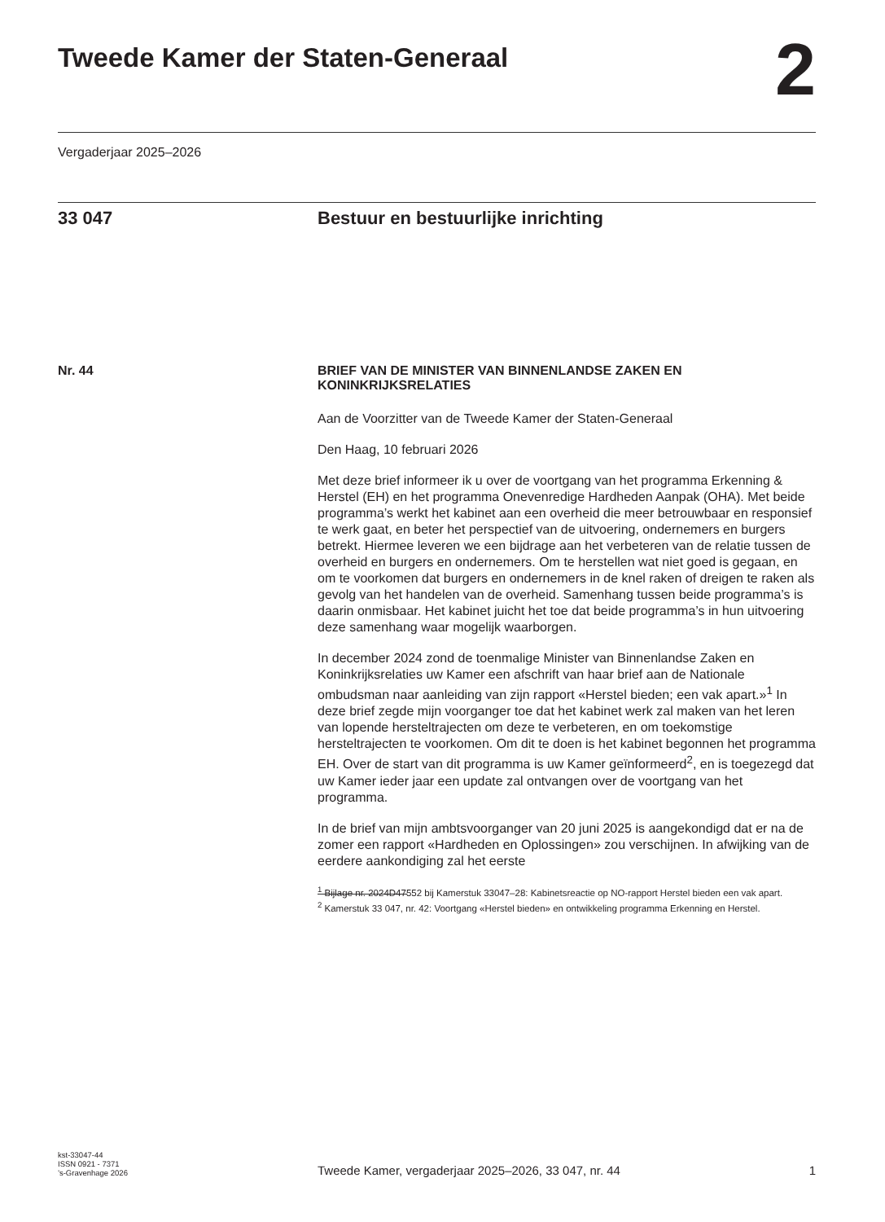Tweede Kamer der Staten-Generaal
2
Vergaderjaar 2025–2026
33 047 Bestuur en bestuurlijke inrichting
Nr. 44 BRIEF VAN DE MINISTER VAN BINNENLANDSE ZAKEN EN KONINKRIJKSRELATIES
Aan de Voorzitter van de Tweede Kamer der Staten-Generaal
Den Haag, 10 februari 2026
Met deze brief informeer ik u over de voortgang van het programma Erkenning & Herstel (EH) en het programma Onevenredige Hardheden Aanpak (OHA). Met beide programma’s werkt het kabinet aan een overheid die meer betrouwbaar en responsief te werk gaat, en beter het perspectief van de uitvoering, ondernemers en burgers betrekt. Hiermee leveren we een bijdrage aan het verbeteren van de relatie tussen de overheid en burgers en ondernemers. Om te herstellen wat niet goed is gegaan, en om te voorkomen dat burgers en ondernemers in de knel raken of dreigen te raken als gevolg van het handelen van de overheid. Samenhang tussen beide programma’s is daarin onmisbaar. Het kabinet juicht het toe dat beide programma’s in hun uitvoering deze samenhang waar mogelijk waarborgen.
In december 2024 zond de toenmalige Minister van Binnenlandse Zaken en Koninkrijksrelaties uw Kamer een afschrift van haar brief aan de Nationale ombudsman naar aanleiding van zijn rapport «Herstel bieden; een vak apart.»<sup>1</sup> In deze brief zegde mijn voorganger toe dat het kabinet werk zal maken van het leren van lopende hersteltrajecten om deze te verbeteren, en om toekomstige hersteltrajecten te voorkomen. Om dit te doen is het kabinet begonnen het programma EH. Over de start van dit programma is uw Kamer geïnformeerd<sup>2</sup>, en is toegezegd dat uw Kamer ieder jaar een update zal ontvangen over de voortgang van het programma.
In de brief van mijn ambtsvoorganger van 20 juni 2025 is aangekondigd dat er na de zomer een rapport «Hardheden en Oplossingen» zou verschijnen. In afwijking van de eerdere aankondiging zal het eerste
<sup>1</sup> Bijlage nr. 2024D47552 bij Kamerstuk 33047–28: Kabinetsreactie op NO-rapport Herstel bieden een vak apart.
<sup>2</sup> Kamerstuk 33 047, nr. 42: Voortgang «Herstel bieden» en ontwikkeling programma Erkenning en Herstel.
kst-33047-44
ISSN 0921 - 7371
’s-Gravenhage 2026
Tweede Kamer, vergaderjaar 2025–2026, 33 047, nr. 44
1